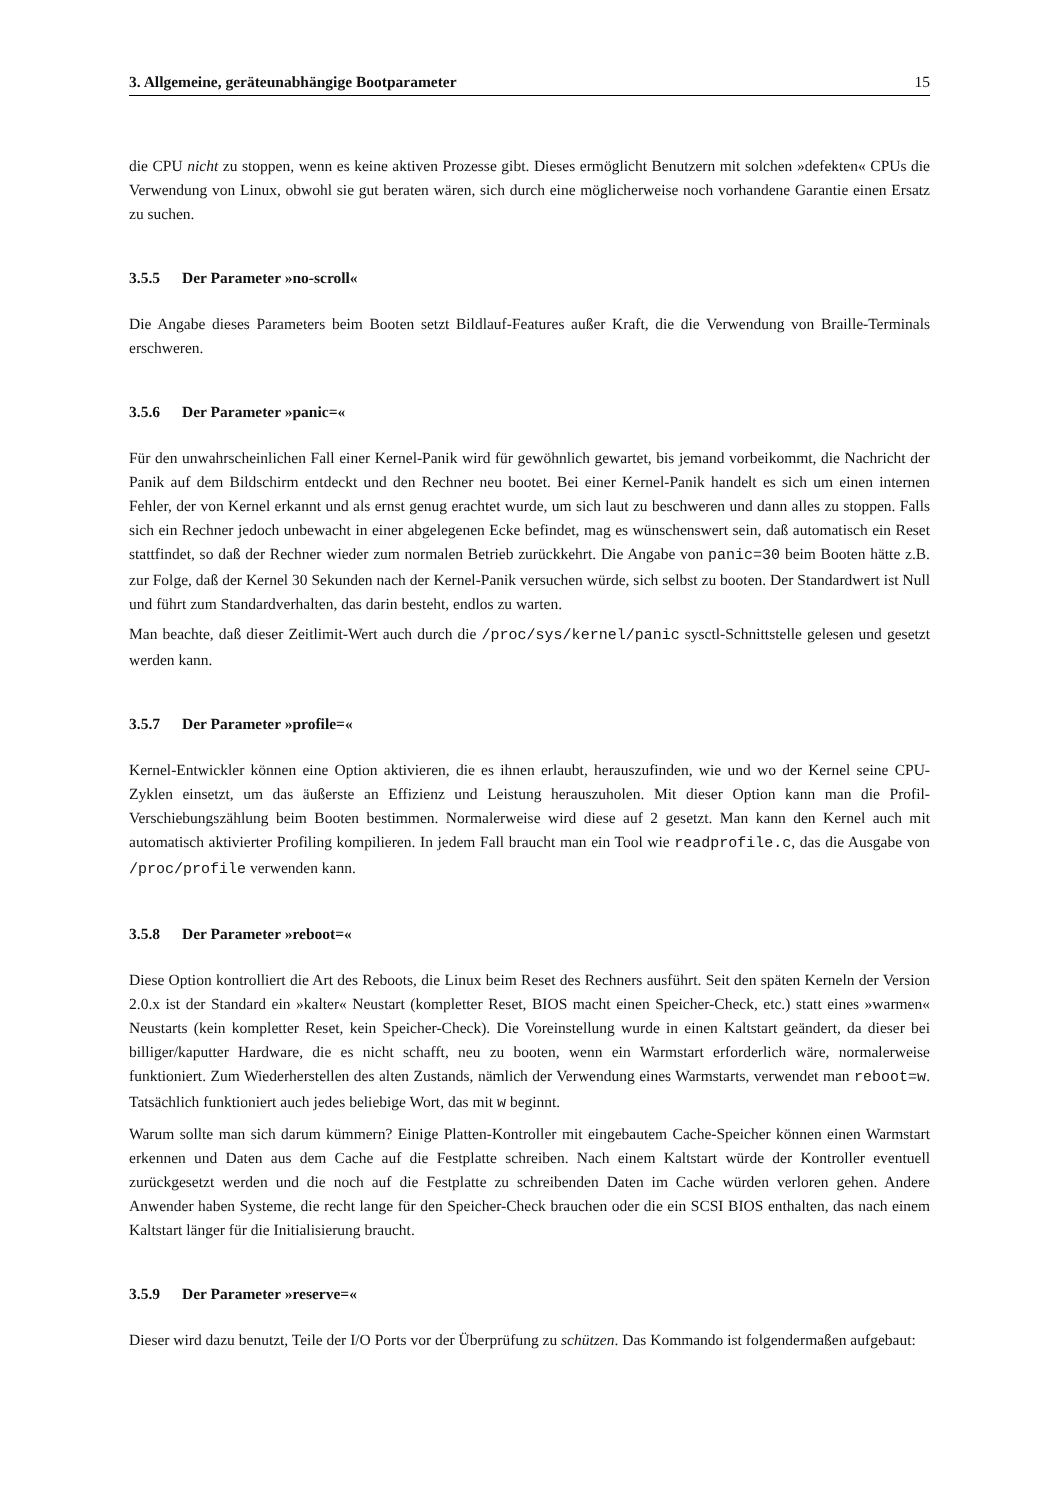3. Allgemeine, geräteunabhängige Bootparameter 15
die CPU nicht zu stoppen, wenn es keine aktiven Prozesse gibt. Dieses ermöglicht Benutzern mit solchen »defekten« CPUs die Verwendung von Linux, obwohl sie gut beraten wären, sich durch eine möglicherweise noch vorhandene Garantie einen Ersatz zu suchen.
3.5.5 Der Parameter »no-scroll«
Die Angabe dieses Parameters beim Booten setzt Bildlauf-Features außer Kraft, die die Verwendung von Braille-Terminals erschweren.
3.5.6 Der Parameter »panic=«
Für den unwahrscheinlichen Fall einer Kernel-Panik wird für gewöhnlich gewartet, bis jemand vorbeikommt, die Nachricht der Panik auf dem Bildschirm entdeckt und den Rechner neu bootet. Bei einer Kernel-Panik handelt es sich um einen internen Fehler, der von Kernel erkannt und als ernst genug erachtet wurde, um sich laut zu beschweren und dann alles zu stoppen. Falls sich ein Rechner jedoch unbewacht in einer abgelegenen Ecke befindet, mag es wünschenswert sein, daß automatisch ein Reset stattfindet, so daß der Rechner wieder zum normalen Betrieb zurückkehrt. Die Angabe von panic=30 beim Booten hätte z.B. zur Folge, daß der Kernel 30 Sekunden nach der Kernel-Panik versuchen würde, sich selbst zu booten. Der Standardwert ist Null und führt zum Standardverhalten, das darin besteht, endlos zu warten.
Man beachte, daß dieser Zeitlimit-Wert auch durch die /proc/sys/kernel/panic sysctl-Schnittstelle gelesen und gesetzt werden kann.
3.5.7 Der Parameter »profile=«
Kernel-Entwickler können eine Option aktivieren, die es ihnen erlaubt, herauszufinden, wie und wo der Kernel seine CPU-Zyklen einsetzt, um das äußerste an Effizienz und Leistung herauszuholen. Mit dieser Option kann man die Profil-Verschiebungszählung beim Booten bestimmen. Normalerweise wird diese auf 2 gesetzt. Man kann den Kernel auch mit automatisch aktivierter Profiling kompilieren. In jedem Fall braucht man ein Tool wie readprofile.c, das die Ausgabe von /proc/profile verwenden kann.
3.5.8 Der Parameter »reboot=«
Diese Option kontrolliert die Art des Reboots, die Linux beim Reset des Rechners ausführt. Seit den späten Kerneln der Version 2.0.x ist der Standard ein »kalter« Neustart (kompletter Reset, BIOS macht einen Speicher-Check, etc.) statt eines »warmen« Neustarts (kein kompletter Reset, kein Speicher-Check). Die Voreinstellung wurde in einen Kaltstart geändert, da dieser bei billiger/kaputter Hardware, die es nicht schafft, neu zu booten, wenn ein Warmstart erforderlich wäre, normalerweise funktioniert. Zum Wiederherstellen des alten Zustands, nämlich der Verwendung eines Warmstarts, verwendet man reboot=w. Tatsächlich funktioniert auch jedes beliebige Wort, das mit w beginnt.
Warum sollte man sich darum kümmern? Einige Platten-Kontroller mit eingebautem Cache-Speicher können einen Warmstart erkennen und Daten aus dem Cache auf die Festplatte schreiben. Nach einem Kaltstart würde der Kontroller eventuell zurückgesetzt werden und die noch auf die Festplatte zu schreibenden Daten im Cache würden verloren gehen. Andere Anwender haben Systeme, die recht lange für den Speicher-Check brauchen oder die ein SCSI BIOS enthalten, das nach einem Kaltstart länger für die Initialisierung braucht.
3.5.9 Der Parameter »reserve=«
Dieser wird dazu benutzt, Teile der I/O Ports vor der Überprüfung zu schützen. Das Kommando ist folgendermaßen aufgebaut: